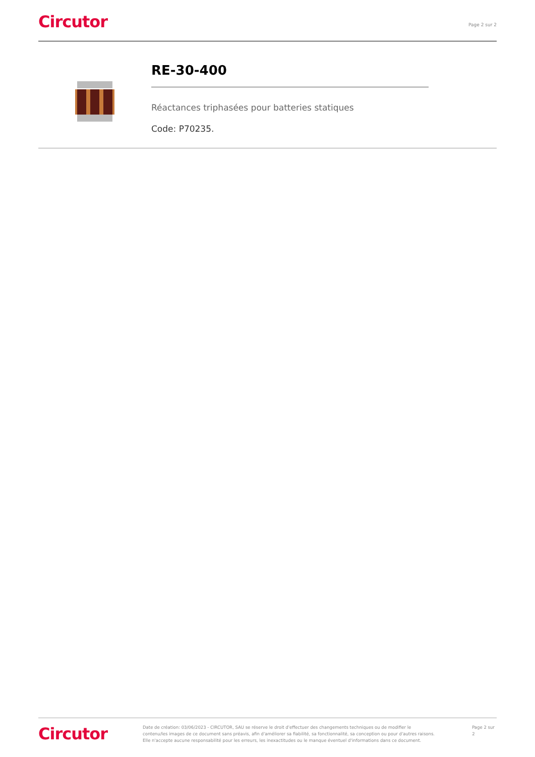Circutor
Page 2 sur 2
RE-30-400
Réactances triphasées pour batteries statiques
Code: P70235.
Circutor
Date de création: 03/06/2023 - CIRCUTOR, SAU se réserve le droit d'effectuer des changements techniques ou de modifier le contenu/les images de ce document sans préavis, afin d'améliorer sa fiabilité, sa fonctionnalité, sa conception ou pour d'autres raisons.
Elle n'accepte aucune responsabilité pour les erreurs, les inexactitudes ou le manque éventuel d'informations dans ce document.
Page 2 sur 2